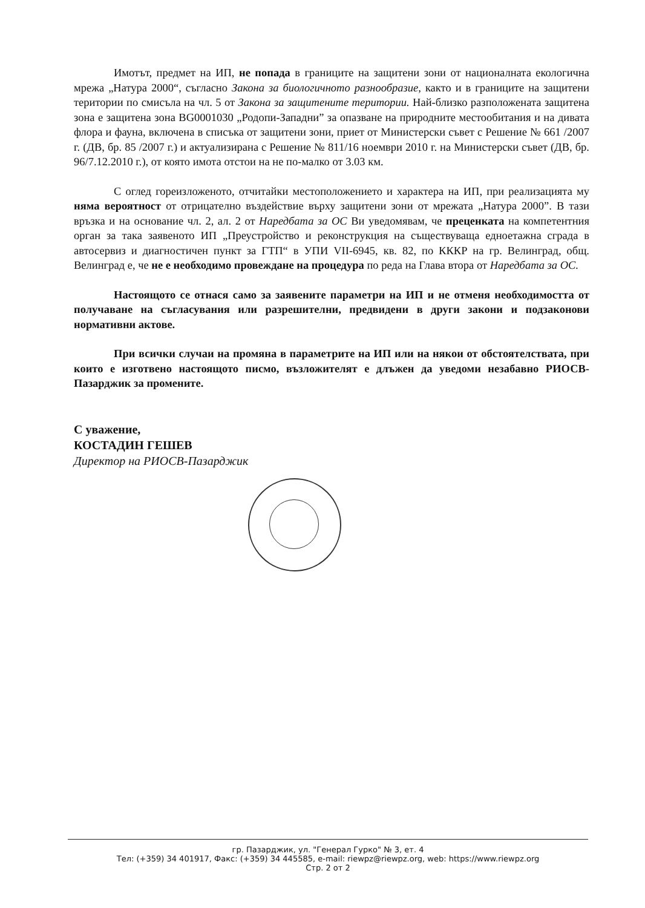Имотът, предмет на ИП, не попада в границите на защитени зони от националната екологична мрежа „Натура 2000“, съгласно Закона за биологичното разнообразие, както и в границите на защитени територии по смисъла на чл. 5 от Закона за защитените територии. Най-близко разположената защитена зона е защитена зона BG0001030 „Родопи-Западни” за опазване на природните местообитания и на дивата флора и фауна, включена в списъка от защитени зони, приет от Министерски съвет с Решение № 661 /2007 г. (ДВ, бр. 85 /2007 г.) и актуализирана с Решение № 811/16 ноември 2010 г. на Министерски съвет (ДВ, бр. 96/7.12.2010 г.), от която имота отстои на не по-малко от 3.03 км.
С оглед гореизложеното, отчитайки местоположението и характера на ИП, при реализацията му няма вероятност от отрицателно въздействие върху защитени зони от мрежата „Натура 2000”. В тази връзка и на основание чл. 2, ал. 2 от Наредбата за ОС Ви уведомявам, че преценката на компетентния орган за така заявеното ИП „Преустройство и реконструкция на съществуваща едноетажна сграда в автосервиз и диагностичен пункт за ГТП“ в УПИ VII-6945, кв. 82, по КККР на гр. Велинград, общ. Велинград е, че не е необходимо провеждане на процедура по реда на Глава втора от Наредбата за ОС.
Настоящото се отнася само за заявените параметри на ИП и не отменя необходимостта от получаване на съгласувания или разрешителни, предвидени в други закони и подзаконови нормативни актове.
При всички случаи на промяна в параметрите на ИП или на някои от обстоятелствата, при които е изготвено настоящото писмо, възложителят е длъжен да уведоми незабавно РИОСВ-Пазарджик за промените.
С уважение,
КОСТАДИН ГЕШЕВ
Директор на РИОСВ-Пазарджик
гр. Пазарджик, ул. "Генерал Гурко" № 3, ет. 4
Тел: (+359) 34 401917, Факс: (+359) 34 445585, e-mail: riewpz@riewpz.org, web: https://www.riewpz.org
Стр. 2 от 2